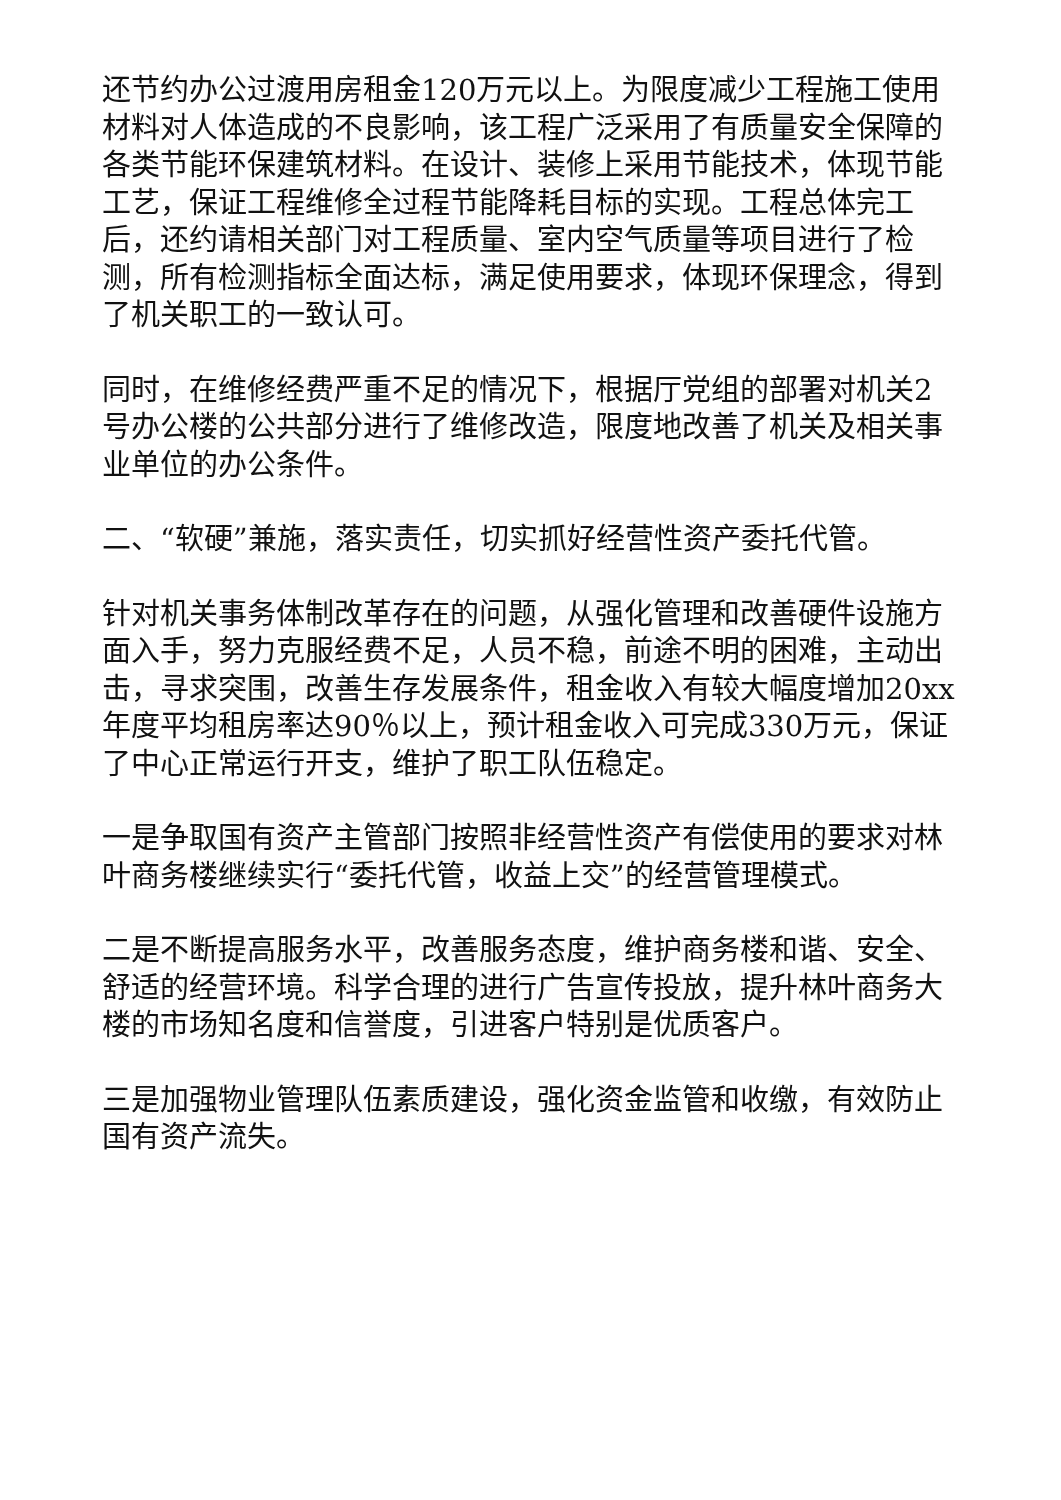还节约办公过渡用房租金120万元以上。为限度减少工程施工使用材料对人体造成的不良影响，该工程广泛采用了有质量安全保障的各类节能环保建筑材料。在设计、装修上采用节能技术，体现节能工艺，保证工程维修全过程节能降耗目标的实现。工程总体完工后，还约请相关部门对工程质量、室内空气质量等项目进行了检测，所有检测指标全面达标，满足使用要求，体现环保理念，得到了机关职工的一致认可。
同时，在维修经费严重不足的情况下，根据厅党组的部署对机关2号办公楼的公共部分进行了维修改造，限度地改善了机关及相关事业单位的办公条件。
二、“软硬”兼施，落实责任，切实抓好经营性资产委托代管。
针对机关事务体制改革存在的问题，从强化管理和改善硬件设施方面入手，努力克服经费不足，人员不稳，前途不明的困难，主动出击，寻求突围，改善生存发展条件，租金收入有较大幅度增加20xx年度平均租房率达90％以上，预计租金收入可完成330万元，保证了中心正常运行开支，维护了职工队伍稳定。
一是争取国有资产主管部门按照非经营性资产有偿使用的要求对林叶商务楼继续实行“委托代管，收益上交”的经营管理模式。
二是不断提高服务水平，改善服务态度，维护商务楼和谐、安全、舒适的经营环境。科学合理的进行广告宣传投放，提升林叶商务大楼的市场知名度和信誉度，引进客户特别是优质客户。
三是加强物业管理队伍素质建设，强化资金监管和收缴，有效防止国有资产流失。